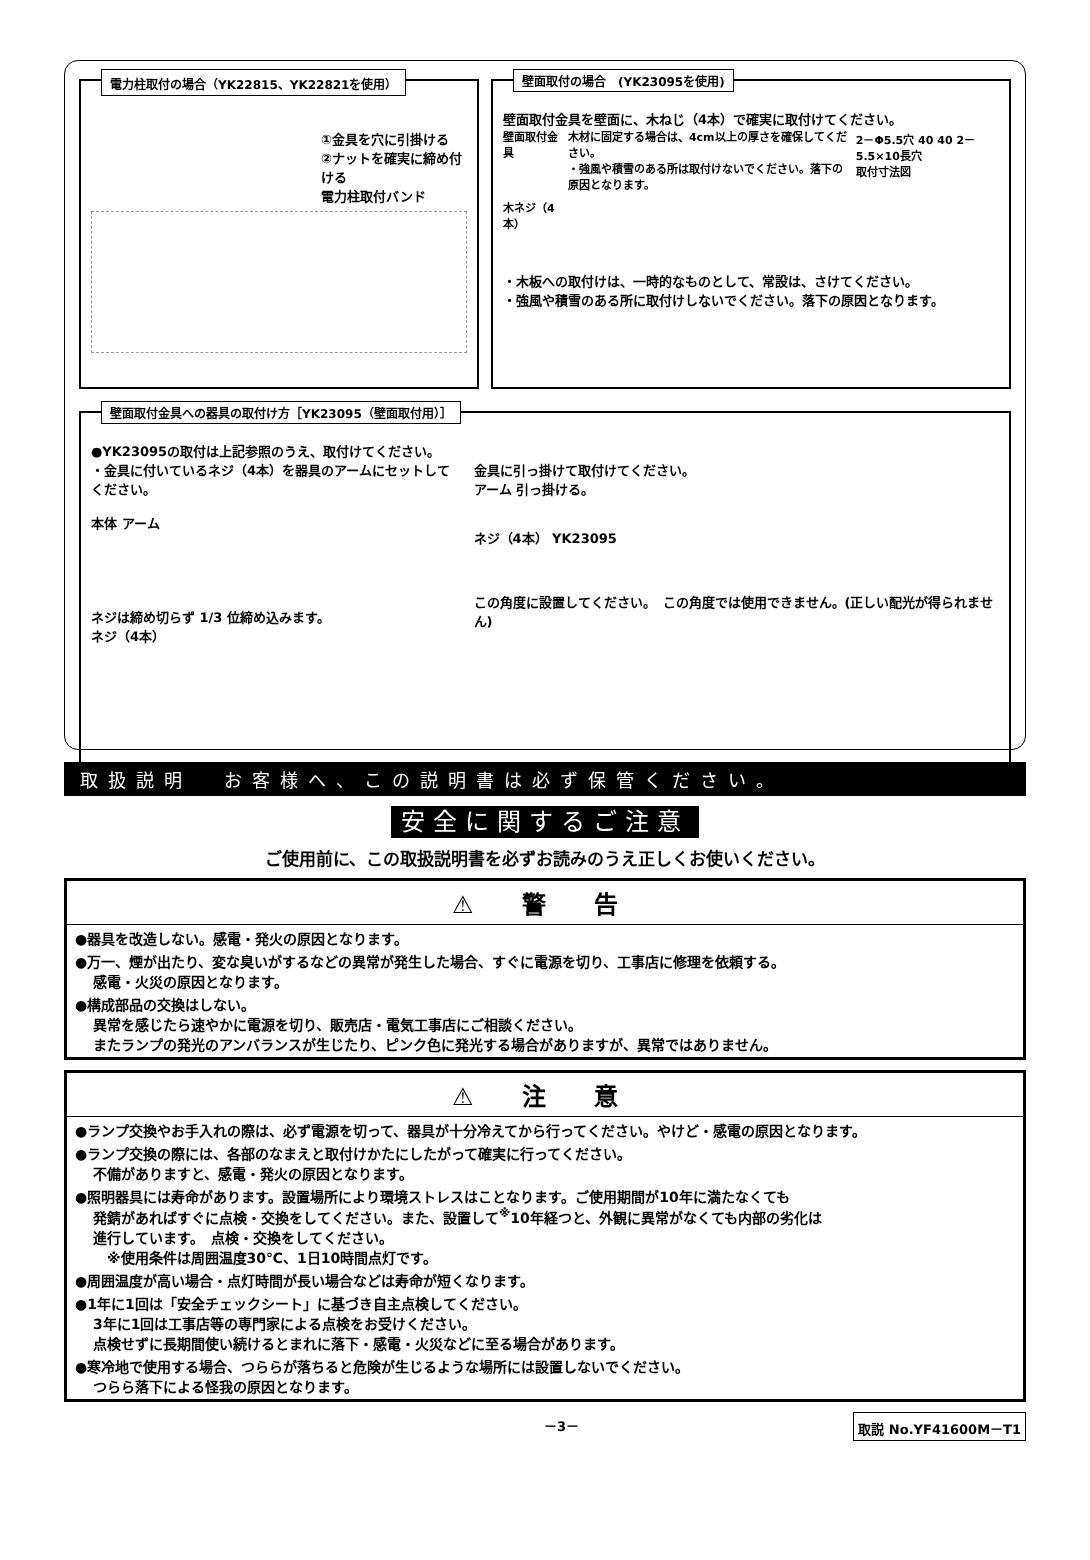電力柱取付の場合（YK22815、YK22821を使用）
①金具を穴に引掛ける
②ナットを確実に締め付ける
電力柱取付バンド
壁面取付の場合　(YK23095を使用)
壁面取付金具を壁面に、木ねじ（4本）で確実に取付けてください。
壁面取付金具
木ネジ（4本）
木材に固定する場合は、4cm以上の厚さを確保してください。
・強風や積雪のある所は取付けないでください。落下の原因となります。
2－Φ5.5穴 40 40 2－5.5×10長穴
取付寸法図
・木板への取付けは、一時的なものとして、常設は、さけてください。
・強風や積雪のある所に取付けしないでください。落下の原因となります。
壁面取付金具への器具の取付け方［YK23095（壁面取付用）］
●YK23095の取付は上記参照のうえ、取付けてください。
・金具に付いているネジ（4本）を器具のアームにセットしてください。
本体 アーム
ネジは締め切らず 1/3 位締め込みます。
ネジ（4本）
金具に引っ掛けて取付けてください。
アーム 引っ掛ける。
ネジ（4本） YK23095
この角度に設置してください。　この角度では使用できません。(正しい配光が得られません)
取扱説明 お客様へ、この説明書は必ず保管ください。
安全に関するご注意
ご使用前に、この取扱説明書を必ずお読みのうえ正しくお使いください。
⚠ 警 告
●器具を改造しない。感電・発火の原因となります。
●万一、煙が出たり、変な臭いがするなどの異常が発生した場合、すぐに電源を切り、工事店に修理を依頼する。
感電・火災の原因となります。
●構成部品の交換はしない。
異常を感じたら速やかに電源を切り、販売店・電気工事店にご相談ください。
またランプの発光のアンバランスが生じたり、ピンク色に発光する場合がありますが、異常ではありません。
⚠ 注 意
●ランプ交換やお手入れの際は、必ず電源を切って、器具が十分冷えてから行ってください。やけど・感電の原因となります。
●ランプ交換の際には、各部のなまえと取付けかたにしたがって確実に行ってください。
不備がありますと、感電・発火の原因となります。
●照明器具には寿命があります。設置場所により環境ストレスはことなります。ご使用期間が10年に満たなくても
発錆があればすぐに点検・交換をしてください。また、設置して<sup>※</sup>10年経つと、外観に異常がなくても内部の劣化は
進行しています。　点検・交換をしてください。
　※使用条件は周囲温度30℃、1日10時間点灯です。
●周囲温度が高い場合・点灯時間が長い場合などは寿命が短くなります。
●1年に1回は「安全チェックシート」に基づき自主点検してください。
3年に1回は工事店等の専門家による点検をお受けください。
点検せずに長期間使い続けるとまれに落下・感電・火災などに至る場合があります。
●寒冷地で使用する場合、つららが落ちると危険が生じるような場所には設置しないでください。
つらら落下による怪我の原因となります。
－3－ 取説 No.YF41600M－T1